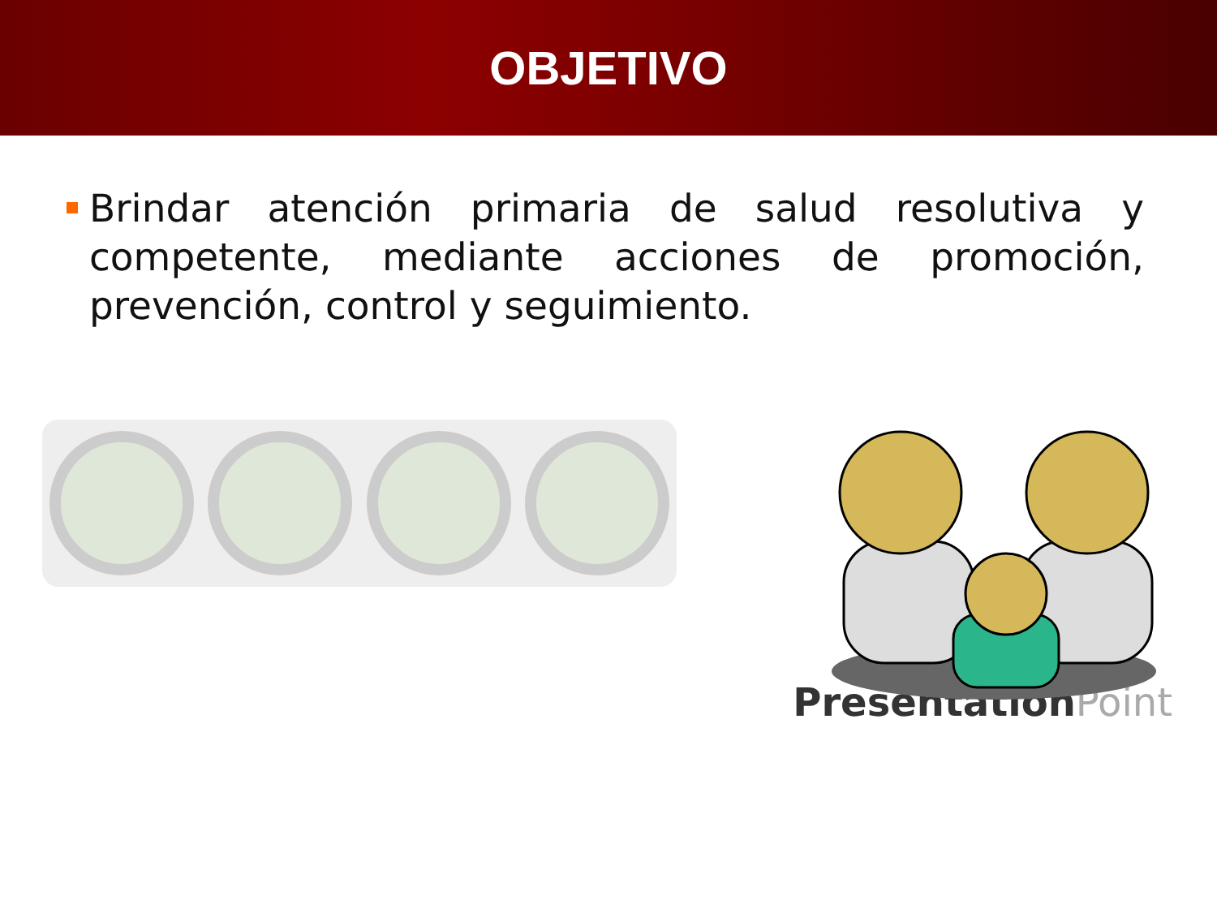OBJETIVO
Brindar atención primaria de salud resolutiva y competente, mediante acciones de promoción, prevención, control y seguimiento.
PresentationPoint